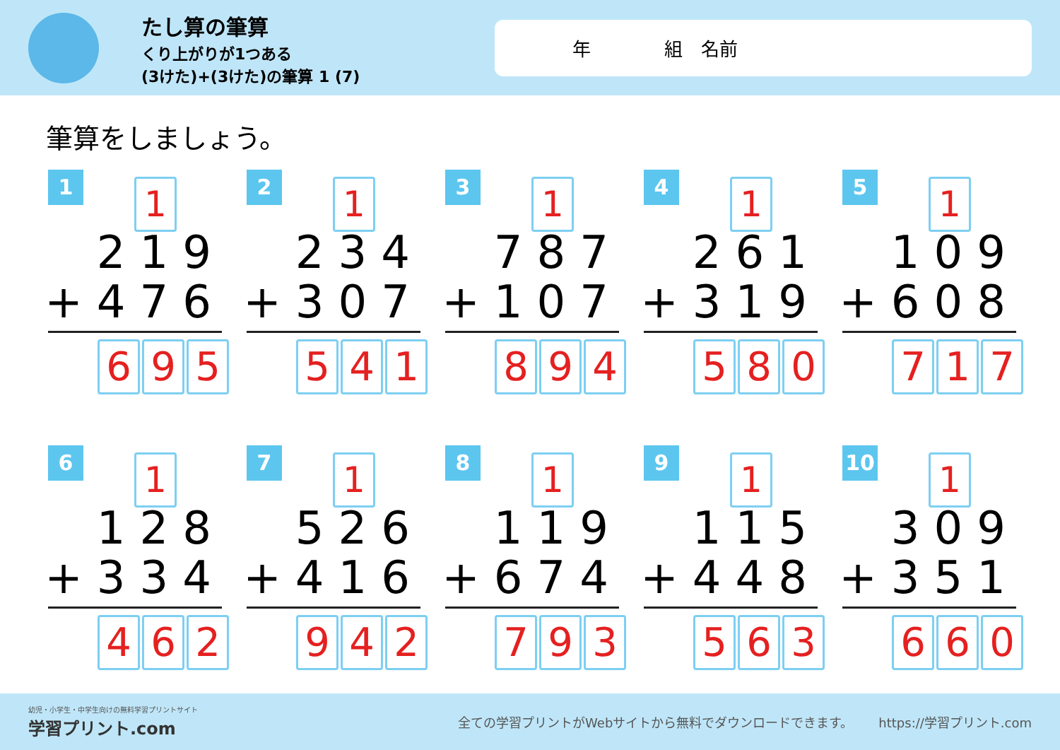たし算の筆算
くり上がりが1つある
(3けた)+(3けた)の筆算 1 (7)
年    組 名前
筆算をしましょう。
1 1
219
+476
6 9 5
2 1
234
+307
5 4 1
3 1
787
+107
8 9 4
4 1
261
+319
5 8 0
5 1
109
+608
7 1 7
6 1
128
+334
4 6 2
7 1
526
+416
9 4 2
8 1
119
+674
7 9 3
9 1
115
+448
5 6 3
10 1
309
+351
6 6 0
幼児・小学生・中学生向けの無料学習プリントサイト
学習プリント.com
全ての学習プリントがWebサイトから無料でダウンロードできます。  https://学習プリント.com